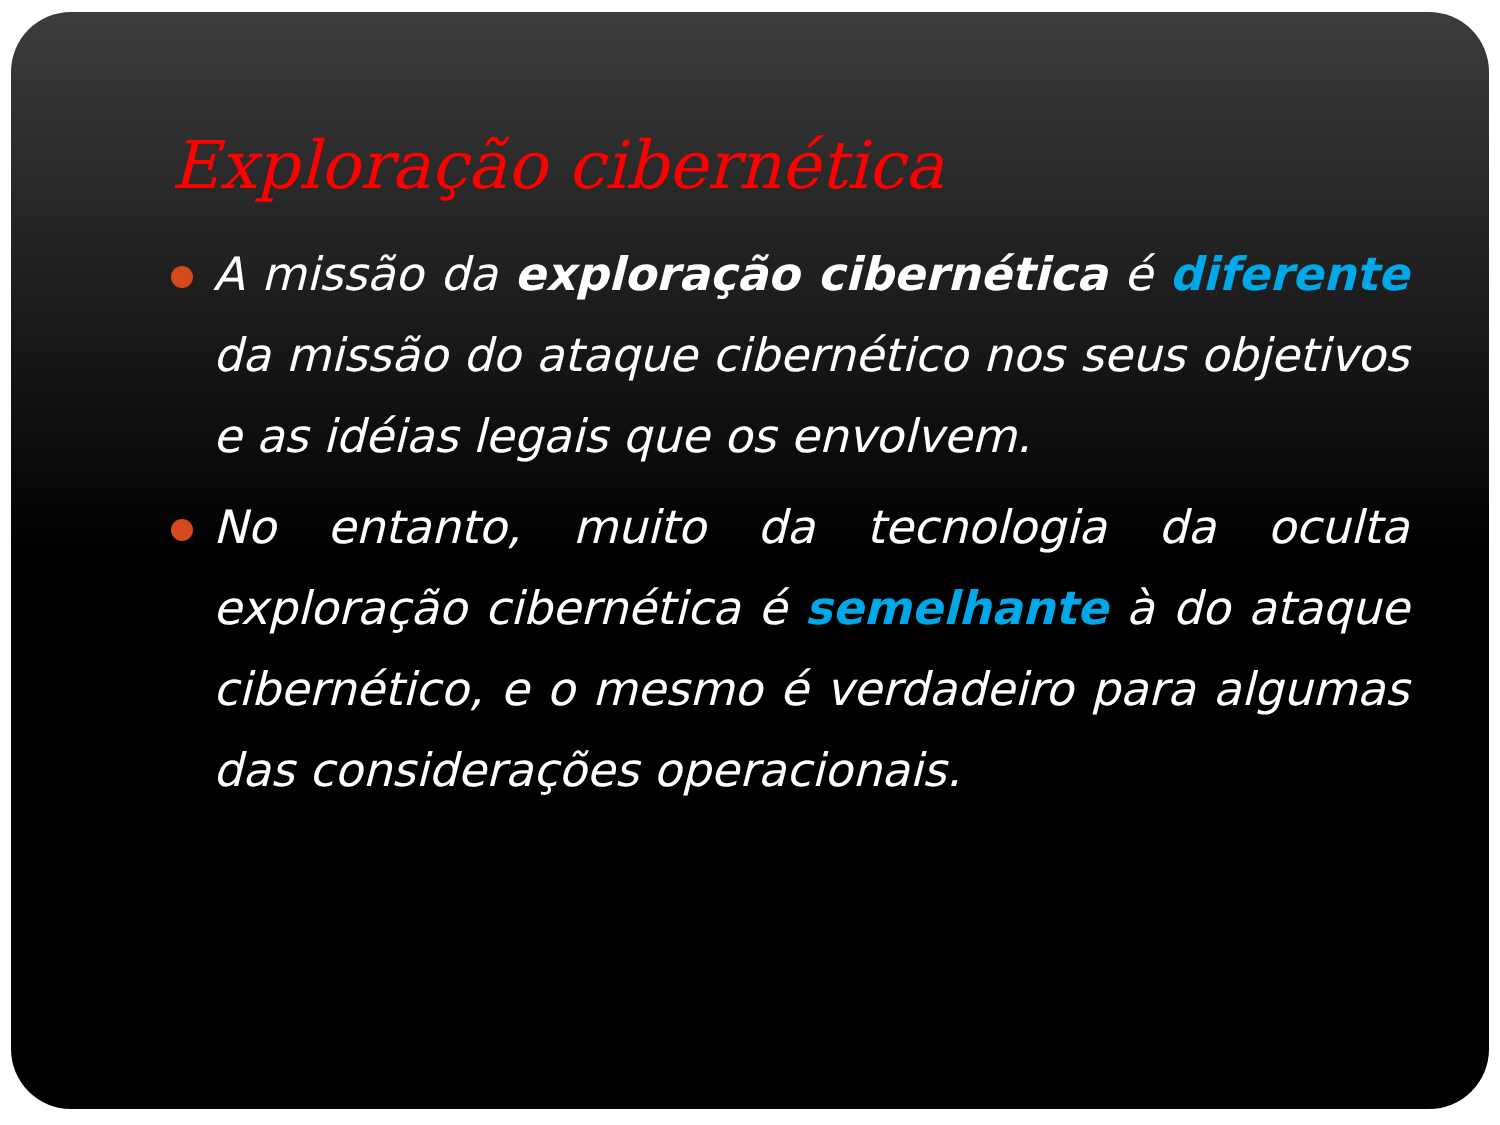Exploração cibernética
A missão da exploração cibernética é diferente da missão do ataque cibernético nos seus objetivos e as idéias legais que os envolvem.
No entanto, muito da tecnologia da oculta exploração cibernética é semelhante à do ataque cibernético, e o mesmo é verdadeiro para algumas das considerações operacionais.